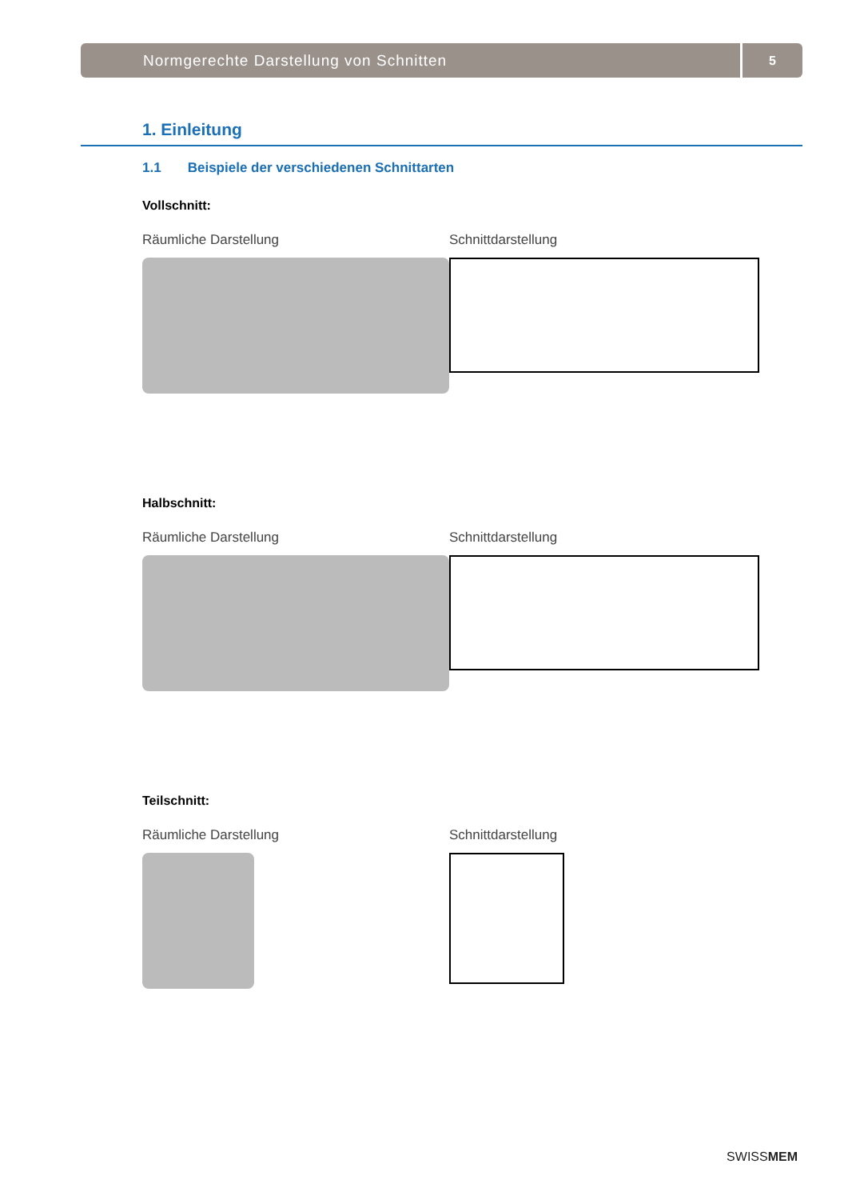Normgerechte Darstellung von Schnitten
5
1. Einleitung
1.1 Beispiele der verschiedenen Schnittarten
Vollschnitt:
Räumliche Darstellung Schnittdarstellung
Halbschnitt:
Räumliche Darstellung Schnittdarstellung
Teilschnitt:
Räumliche Darstellung Schnittdarstellung
SWISSMEM